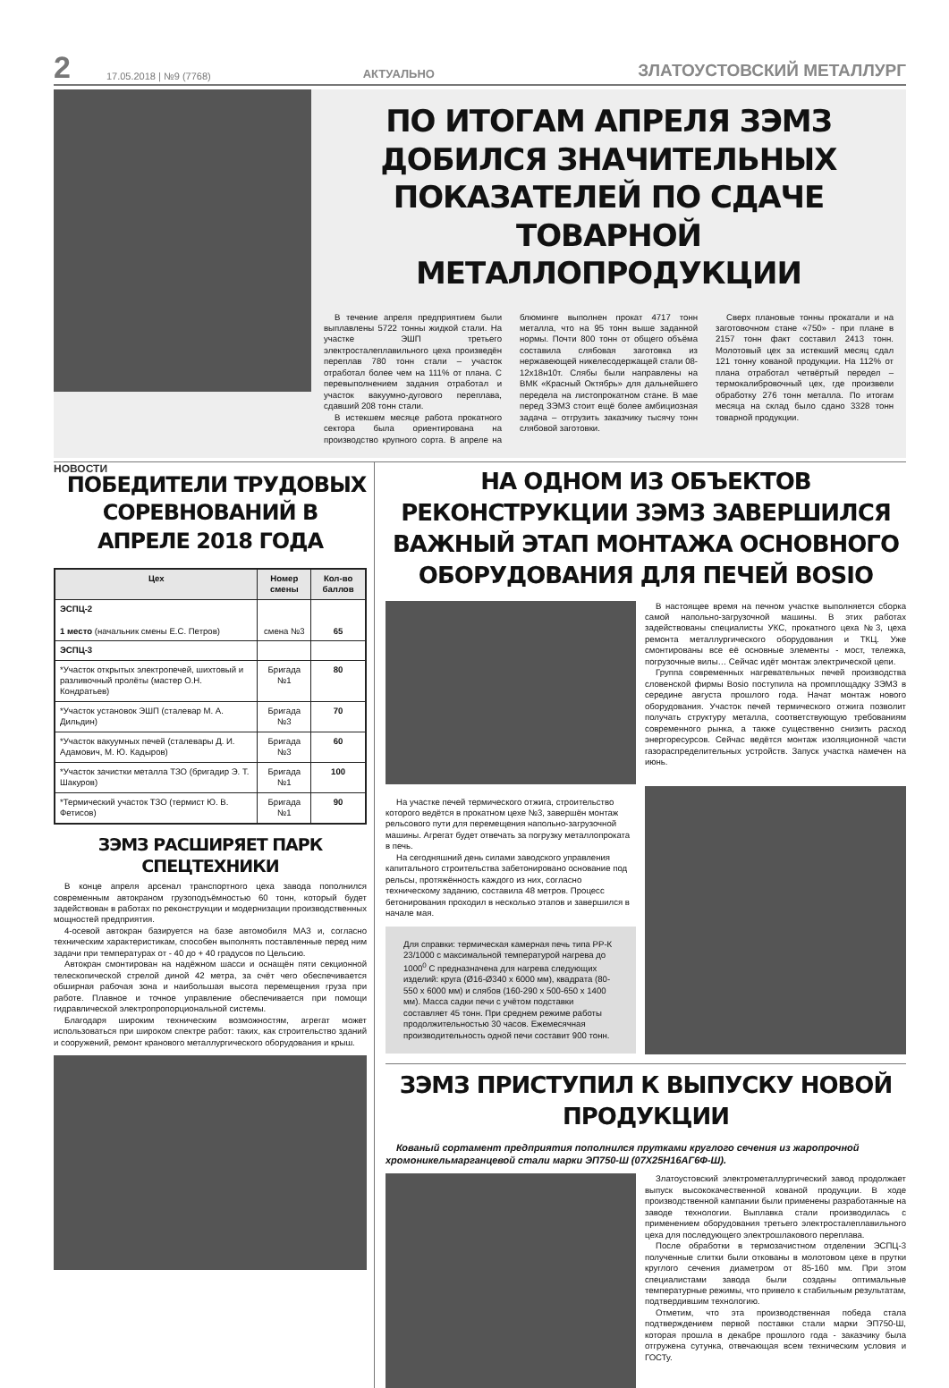2 17.05.2018 | №9 (7768) АКТУАЛЬНО ЗЛАТОУСТОВСКИЙ МЕТАЛЛУРГ
ПО ИТОГАМ АПРЕЛЯ ЗЭМЗ ДОБИЛСЯ ЗНАЧИТЕЛЬНЫХ ПОКАЗАТЕЛЕЙ ПО СДАЧЕ ТОВАРНОЙ МЕТАЛЛОПРОДУКЦИИ
В течение апреля предприятием были выплавлены 5722 тонны жидкой стали. На участке ЭШП третьего электросталеплавильного цеха произведён переплав 780 тонн стали – участок отработал более чем на 111% от плана. С перевыполнением задания отработал и участок вакуумно-дугового переплава, сдавший 208 тонн стали.
В истекшем месяце работа прокатного сектора была ориентирована на производство крупного сорта. В апреле на блюминге выполнен прокат 4717 тонн металла, что на 95 тонн выше заданной нормы. Почти 800 тонн от общего объёма составила слябовая заготовка из нержавеющей никелесодержащей стали 08-12х18н10т. Слябы были направлены на ВМК «Красный Октябрь» для дальнейшего передела на листопрокатном стане. В мае перед ЗЭМЗ стоит ещё более амбициозная задача – отгрузить заказчику тысячу тонн слябовой заготовки.
Сверх плановые тонны прокатали и на заготовочном стане «750» - при плане в 2157 тонн факт составил 2413 тонн. Молотовый цех за истекший месяц сдал 121 тонну кованой продукции. На 112% от плана отработал четвёртый передел – термокалибровочный цех, где произвели обработку 276 тонн металла. По итогам месяца на склад было сдано 3328 тонн товарной продукции.
НОВОСТИ
ПОБЕДИТЕЛИ ТРУДОВЫХ СОРЕВНОВАНИЙ В АПРЕЛЕ 2018 ГОДА
| Цех | Номер смены | Кол-во баллов |
| --- | --- | --- |
| ЭСПЦ-2 1 место (начальник смены Е.С. Петров) | смена №3 | 65 |
| ЭСПЦ-3 | | |
| *Участок открытых электропечей, шихтовый и разливочный пролёты (мастер О.Н. Кондратьев) | Бригада №1 | 80 |
| *Участок установок ЭШП (сталевар М. А. Дильдин) | Бригада №3 | 70 |
| *Участок вакуумных печей (сталевары Д. И. Адамович, М. Ю. Кадыров) | Бригада №3 | 60 |
| *Участок зачистки металла ТЗО (бригадир Э. Т. Шакуров) | Бригада №1 | 100 |
| *Термический участок ТЗО (термист Ю. В. Фетисов) | Бригада №1 | 90 |
ЗЭМЗ РАСШИРЯЕТ ПАРК СПЕЦТЕХНИКИ
В конце апреля арсенал транспортного цеха завода пополнился современным автокраном грузоподъёмностью 60 тонн, который будет задействован в работах по реконструкции и модернизации производственных мощностей предприятия.
4-осевой автокран базируется на базе автомобиля МАЗ и, согласно техническим характеристикам, способен выполнять поставленные перед ним задачи при температурах от - 40 до + 40 градусов по Цельсию.
Автокран смонтирован на надёжном шасси и оснащён пяти секционной телескопической стрелой диной 42 метра, за счёт чего обеспечивается обширная рабочая зона и наибольшая высота перемещения груза при работе. Плавное и точное управление обеспечивается при помощи гидравлической электропропорциональной системы.
Благодаря широким техническим возможностям, агрегат может использоваться при широком спектре работ: таких, как строительство зданий и сооружений, ремонт кранового металлургического оборудования и крыш.
НА ОДНОМ ИЗ ОБЪЕКТОВ РЕКОНСТРУКЦИИ ЗЭМЗ ЗАВЕРШИЛСЯ ВАЖНЫЙ ЭТАП МОНТАЖА ОСНОВНОГО ОБОРУДОВАНИЯ ДЛЯ ПЕЧЕЙ BOSIO
На участке печей термического отжига, строительство которого ведётся в прокатном цехе №3, завершён монтаж рельсового пути для перемещения напольно-загрузочной машины. Агрегат будет отвечать за погрузку металлопроката в печь.
На сегодняшний день силами заводского управления капитального строительства забетонировано основание под рельсы, протяжённость каждого из них, согласно техническому заданию, составила 48 метров. Процесс бетонирования проходил в несколько этапов и завершился в начале мая.
Для справки: термическая камерная печь типа РР-К 23/1000 с максимальной температурой нагрева до 1000<sup>0</sup> С предназначена для нагрева следующих изделий: круга (Ø16-Ø340 х 6000 мм), квадрата (80-550 х 6000 мм) и слябов (160-290 х 500-650 х 1400 мм). Масса садки печи с учётом подставки составляет 45 тонн. При среднем режиме работы продолжительностью 30 часов. Ежемесячная производительность одной печи составит 900 тонн.
В настоящее время на печном участке выполняется сборка самой напольно-загрузочной машины. В этих работах задействованы специалисты УКС, прокатного цеха №3, цеха ремонта металлургического оборудования и ТКЦ. Уже смонтированы все её основные элементы - мост, тележка, погрузочные вилы… Сейчас идёт монтаж электрической цепи.
Группа современных нагревательных печей производства словенской фирмы Bosio поступила на промплощадку ЗЭМЗ в середине августа прошлого года. Начат монтаж нового оборудования. Участок печей термического отжига позволит получать структуру металла, соответствующую требованиям современного рынка, а также существенно снизить расход энергоресурсов. Сейчас ведётся монтаж изоляционной части газораспределительных устройств. Запуск участка намечен на июнь.
ЗЭМЗ ПРИСТУПИЛ К ВЫПУСКУ НОВОЙ ПРОДУКЦИИ
Кованый сортамент предприятия пополнился прутками круглого сечения из жаропрочной хромоникельмарганцевой стали марки ЭП750-Ш (07Х25Н16АГ6Ф-Ш).
Златоустовский электрометаллургический завод продолжает выпуск высококачественной кованой продукции. В ходе производственной кампании были применены разработанные на заводе технологии. Выплавка стали производилась с применением оборудования третьего электросталеплавильного цеха для последующего электрошлакового переплава.
После обработки в термозачистном отделении ЭСПЦ-3 полученные слитки были откованы в молотовом цехе в прутки круглого сечения диаметром от 85-160 мм. При этом специалистами завода были созданы оптимальные температурные режимы, что привело к стабильным результатам, подтвердившим технологию.
Отметим, что эта производственная победа стала подтверждением первой поставки стали марки ЭП750-Ш, которая прошла в декабре прошлого года - заказчику была отгружена сутунка, отвечающая всем техническим условия и ГОСТу.